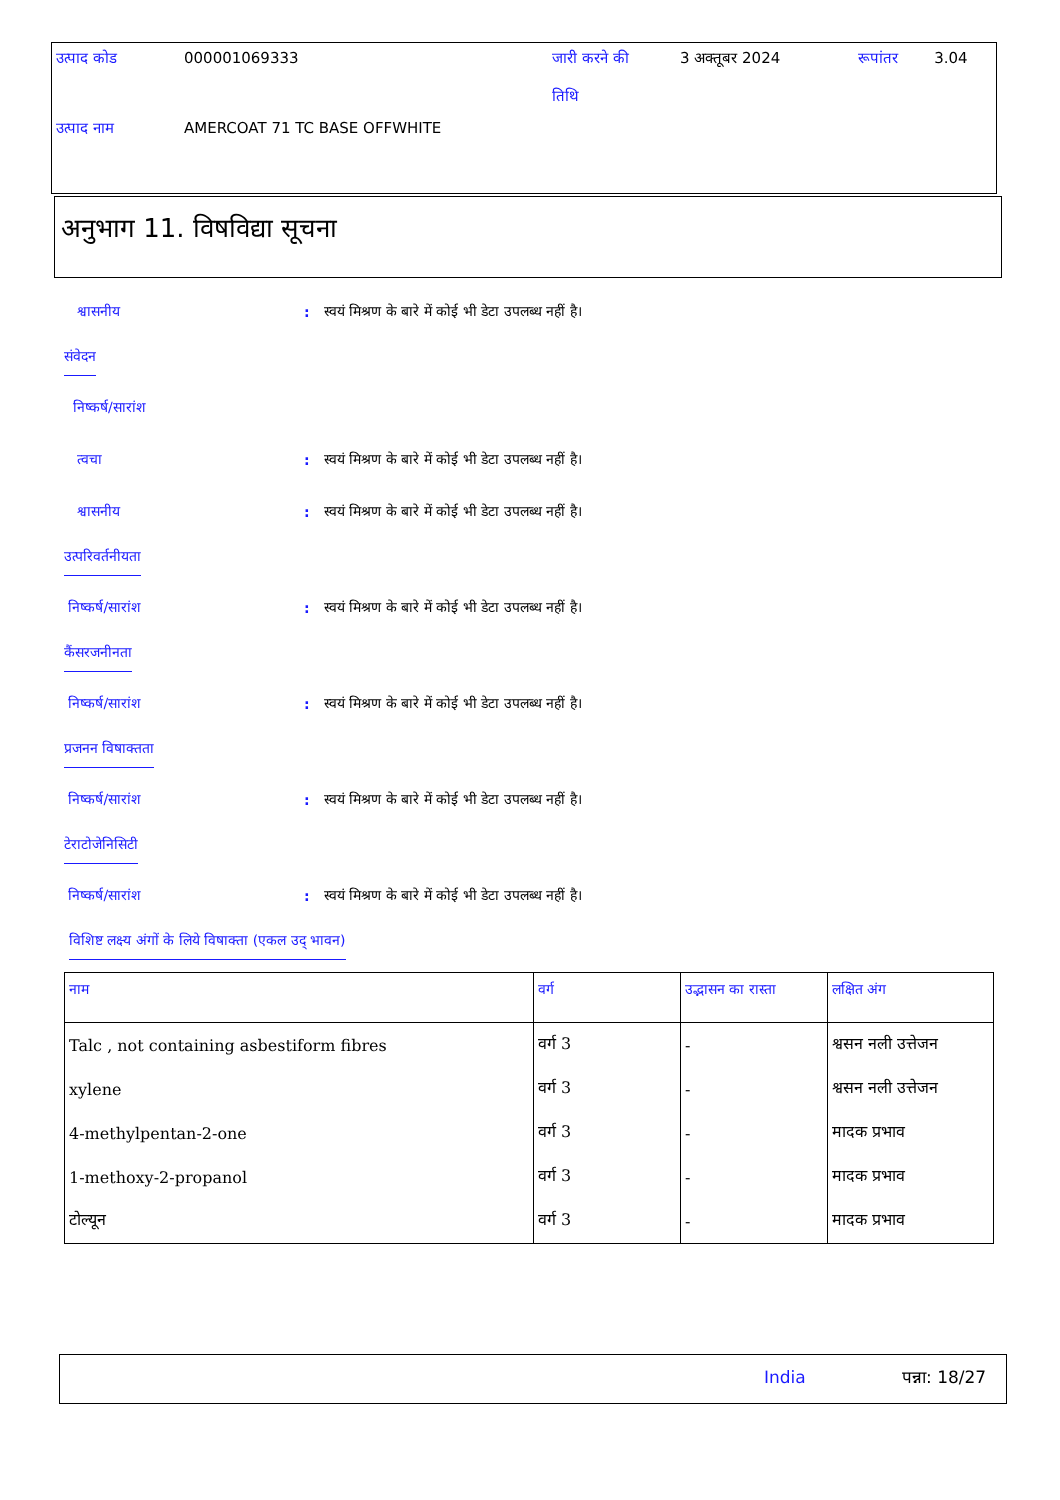| उत्पाद कोड | 000001069333 | जारी करने की तिथि | 3 अक्तूबर 2024 | रूपांतर | 3.04 |
| उत्पाद नाम | AMERCOAT 71 TC BASE OFFWHITE | | | | |
अनुभाग 11. विषविद्या सूचना
श्वासनीय: स्वयं मिश्रण के बारे में कोई भी डेटा उपलब्ध नहीं है।
संवेदन
निष्कर्ष/सारांश
त्वचा: स्वयं मिश्रण के बारे में कोई भी डेटा उपलब्ध नहीं है।
श्वासनीय: स्वयं मिश्रण के बारे में कोई भी डेटा उपलब्ध नहीं है।
उत्परिवर्तनीयता
निष्कर्ष/सारांश: स्वयं मिश्रण के बारे में कोई भी डेटा उपलब्ध नहीं है।
कैंसरजनीनता
निष्कर्ष/सारांश: स्वयं मिश्रण के बारे में कोई भी डेटा उपलब्ध नहीं है।
प्रजनन विषाक्तता
निष्कर्ष/सारांश: स्वयं मिश्रण के बारे में कोई भी डेटा उपलब्ध नहीं है।
टेराटोजेनिसिटी
निष्कर्ष/सारांश: स्वयं मिश्रण के बारे में कोई भी डेटा उपलब्ध नहीं है।
विशिष्ट लक्ष्य अंगों के लिये विषाक्ता (एकल उद् भावन)
| नाम | वर्ग | उद्भासन का रास्ता | लक्षित अंग |
| --- | --- | --- | --- |
| Talc , not containing asbestiform fibres | वर्ग 3 | - | श्वसन नली उत्तेजन |
| xylene | वर्ग 3 | - | श्वसन नली उत्तेजन |
| 4-methylpentan-2-one | वर्ग 3 | - | मादक प्रभाव |
| 1-methoxy-2-propanol | वर्ग 3 | - | मादक प्रभाव |
| टोल्यून | वर्ग 3 | - | मादक प्रभाव |
India पन्ना: 18/27